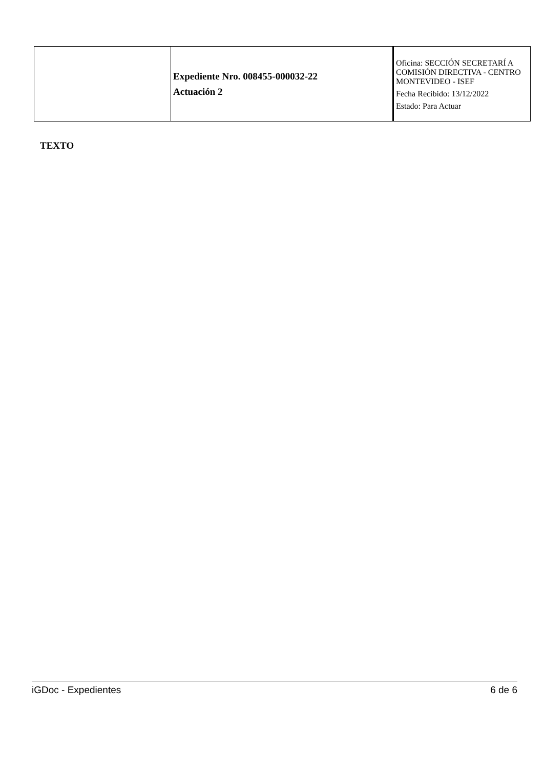| | Expediente Nro. 008455-000032-22 Actuación 2 | Oficina: SECCIÓN SECRETARÍ A COMISIÓN DIRECTIVA - CENTRO MONTEVIDEO - ISEF Fecha Recibido: 13/12/2022 Estado: Para Actuar |
TEXTO
iGDoc - Expedientes 6 de 6